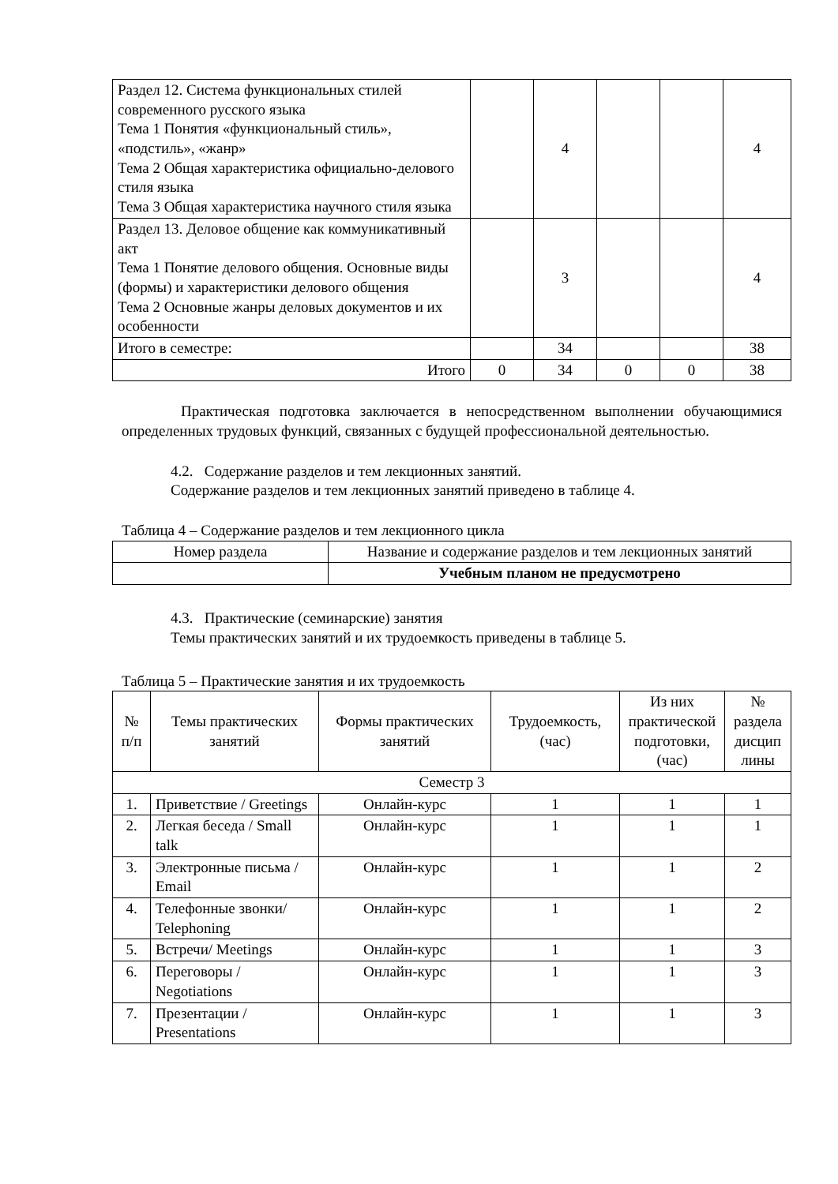| Раздел 12. Система функциональных стилей современного русского языка Тема 1 Понятия «функциональный стиль», «подстиль», «жанр» Тема 2 Общая характеристика официально-делового стиля языка Тема 3 Общая характеристика научного стиля языка | | 4 | | | 4 |
| Раздел 13. Деловое общение как коммуникативный акт Тема 1 Понятие делового общения. Основные виды (формы) и характеристики делового общения Тема 2 Основные жанры деловых документов и их особенности | | 3 | | | 4 |
| Итого в семестре: | | 34 | | | 38 |
| Итого | 0 | 34 | 0 | 0 | 38 |
Практическая подготовка заключается в непосредственном выполнении обучающимися определенных трудовых функций, связанных с будущей профессиональной деятельностью.
4.2. Содержание разделов и тем лекционных занятий.
Содержание разделов и тем лекционных занятий приведено в таблице 4.
Таблица 4 – Содержание разделов и тем лекционного цикла
| Номер раздела | Название и содержание разделов и тем лекционных занятий |
| --- | --- |
| | Учебным планом не предусмотрено |
4.3. Практические (семинарские) занятия
Темы практических занятий и их трудоемкость приведены в таблице 5.
Таблица 5 – Практические занятия и их трудоемкость
| № п/п | Темы практических занятий | Формы практических занятий | Трудоемкость, (час) | Из них практической подготовки, (час) | № раздела дисцип лины |
| --- | --- | --- | --- | --- | --- |
| Семестр 3 | | | | | |
| 1. | Приветствие / Greetings | Онлайн-курс | 1 | 1 | 1 |
| 2. | Легкая беседа / Small talk | Онлайн-курс | 1 | 1 | 1 |
| 3. | Электронные письма / Email | Онлайн-курс | 1 | 1 | 2 |
| 4. | Телефонные звонки/ Telephoning | Онлайн-курс | 1 | 1 | 2 |
| 5. | Встречи/ Meetings | Онлайн-курс | 1 | 1 | 3 |
| 6. | Переговоры / Negotiations | Онлайн-курс | 1 | 1 | 3 |
| 7. | Презентации / Presentations | Онлайн-курс | 1 | 1 | 3 |